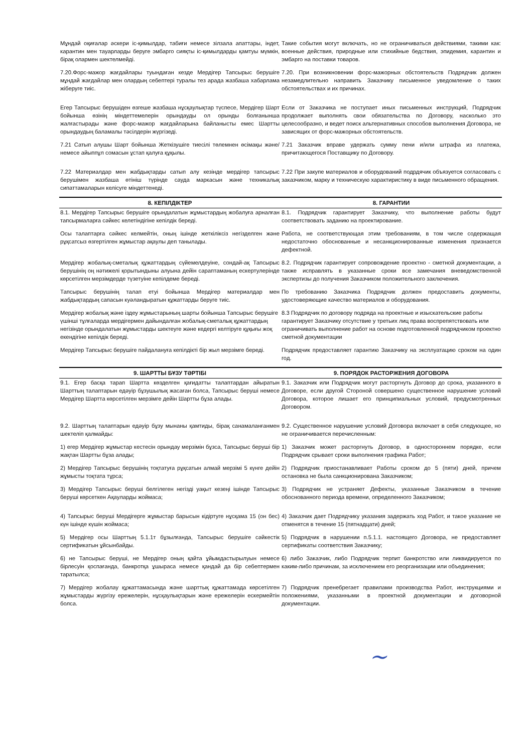| Мұндай оқиғалар әскери іс-қимылдар, табиғи немесе зілзала апаттары, індет, карантин мен тауарларды беруге эмбарго сияқты іс-қимылдарды қамтуы мүмкін, бірақ олармен шектелмейді. | Такие события могут включать, но не ограничиваться действиями, такими как: военные действия, природные или стихийные бедствия, эпидемия, карантин и эмбарго на поставки товаров. |
| 7.20.Форс-мажор жағдайлары туындаған кезде Мердігер Тапсырыс берушіге мұндай жағдайлар мен олардың себептері туралы тез арада жазбаша хабарлама жіберуге тиіс. | 7.20. При возникновении форс-мажорных обстоятельств Подрядчик должен незамедлительно направить Заказчику письменное уведомление о таких обстоятельствах и их причинах. |
| Егер Тапсырыс берушіден өзгеше жазбаша нұсқаулықтар түспесе, Мердігер Шарт бойынша өзінің міндеттемелерін орындауды ол орынды болғанынша жалғастырады және форс-мажор жағдайларына байланысты емес Шартты орындаудың баламалы тәсілдерін жүргізеді. | Если от Заказчика не поступает иных письменных инструкций, Подрядчик продолжает выполнять свои обязательства по Договору, насколько это целесообразно, и ведет поиск альтернативных способов выполнения Договора, не зависящих от форс-мажорных обстоятельств. |
| 7.21 Сатып алушы Шарт бойынша Жеткізушіге тиесілі төлемнен өсімақы және/немесе айыппұл сомасын ұстап қалуға құқылы. | 7.21 Заказчик вправе удержать сумму пени и/или штрафа из платежа, причитающегося Поставщику по Договору. |
| 7.22 Материалдар мен жабдықтарды сатып алу кезінде мердігер тапсырыс берушімен жазбаша өтініш түрінде сауда маркасын және техникалық сипаттамаларын келісуге міндеттенеді. | 7.22 При закупе материалов и оборудований подрдячик объязуется согласовать с заказчиком, марку и техническую характиристику в виде письменного обращения. |
| 8. КЕПІЛДІКТЕР | 8. ГАРАНТИИ |
| 8.1. Мердігер Тапсырыс берушіге орындалатын жұмыстардың жобалуға арналған тапсырмаларға сәйкес келетіндігіне кепілдік береді. | 8.1. Подрядчик гарантирует Заказчику, что выполнение работы будут соответствовать заданию на проектирование. |
| Осы талаптарға сәйкес келмейтін, оның ішінде жеткіліксіз негізделген және рұқсатсыз өзгертілген жұмыстар ақаулы деп танылады. | Работа, не соответствующая этим требованиям, в том числе содержащая недостаточно обоснованные и несанкционированные изменения признается дефектной. |
| Мердігер жобалық-сметалық құжаттардың сүйемелдеуіне, сондай-ақ Тапсырыс берушінің оң нәтижелі қорытындыны алуына дейін сараптаманың ескертулерінде көрсетілген мерзімдерде түзетуіне кепілдеме береді. | 8.2. Подрядчик гарантирует сопровождение проектно - сметной документации, а также исправлять в указанные сроки все замечания вневедомственной экспертизы до получения Заказчиком положительного заключения. |
| Тапсырыс берушінің талап етуі бойынша Мердігер материалдар мен жабдықтардың сапасын куәландыратын құжаттарды беруге тиіс. | По требованию Заказчика Подрядчик должен предоставить документы, удостоверяющие качество материалов и оборудования. |
| Мердігер жобалық және іздеу жұмыстарының шарты бойынша Тапсырыс берушіге үшінші тұлғаларда мердігермен дайындалған жобалық-сметалық құжаттардың негізінде орындалатын жұмыстарды шектеуге және кедергі келтіруге құқығы жоқ екендігіне кепілдік береді. | 8.3 Подрядчик по договору подряда на проектные и изыскательские работы гарантирует Заказчику отсутствие у третьих лиц права воспрепятствовать или ограничивать выполнение работ на основе подготовленной подрядчиком проектно сметной документации |
| Мердігер Тапсырыс берушіге пайдалануға кепілдікті бір жыл мерзімге береді. | Подрядчик предоставляет гарантию Заказчику на эксплуатацию сроком на один год. |
| 9. ШАРТТЫ БҰЗУ ТӘРТІБІ | 9. ПОРЯДОК РАСТОРЖЕНИЯ ДОГОВОРА |
| 9.1. Егер басқа тарап Шартта көзделген қағидатты талаптардан айыратын Шарттың талаптарын едәуір бұзушылық жасаған болса, Тапсырыс беруші немесе Мердігер Шартта көрсетілген мерзімге дейін Шартты бұза алады. | 9.1. Заказчик или Подрядчик могут расторгнуть Договор до срока, указанного в Договоре, если другой Стороной совершено существенное нарушение условий Договора, которое лишает его принципиальных условий, предусмотренных Договором. |
| 9.2. Шарттың талаптарын едәуір бұзу мынаны қамтиды, бірақ санамаланғанмен шектеліп қалмайды: | 9.2. Существенное нарушение условий Договора включает в себя следующее, но не ограничивается перечисленным: |
| 1) егер Мердігер жұмыстар кестесін орындау мерзімін бұзса, Тапсырыс беруші бір жақтан Шартты бұза алады; | 1) Заказчик может расторгнуть Договор, в одностороннем порядке, если Подрядчик срывает сроки выполнения графика Работ; |
| 2) Мердігер Тапсырыс берушінің тоқтатуға рұқсатын алмай мерзімі 5 күнге дейін жұмысты тоқтата тұрса; | 2) Подрядчик приостанавливает Работы сроком до 5 (пяти) дней, причем остановка не была санкционирована Заказчиком; |
| 3) Мердігер Тапсырыс беруші белгілеген негізді уақыт кезеңі ішінде Тапсырыс беруші көрсеткен Ақауларды жоймаса; | 3) Подрядчик не устраняет Дефекты, указанные Заказчиком в течение обоснованного периода времени, определенного Заказчиком; |
| 4) Тапсырыс беруші Мердігерге жұмыстар барысын кідіртуге нұсқама 15 (он бес) күн ішінде күшін жоймаса; | 4) Заказчик дает Подрядчику указания задержать ход Работ, и такое указание не отменятся в течение 15 (пятнадцати) дней; |
| 5) Мердігер осы Шарттың 5.1.1т бұзылғанда, Тапсырыс берушіге сәйкестік сертификатын ұйсынбайды. | 5) Подрядчик в нарушении п.5.1.1. настоящего Договора, не предоставляет сертификаты соответствия Заказчику; |
| 6) не Тапсырыс беруші, не Мердігер оның қайта ұйымдастырылуын немесе бірлесуін қоспағанда, банкротқа ұшыраса немесе қандай да бір себептермен таратылса; | 6) либо Заказчик, либо Подрядчик терпит банкротство или ликвидируется по каким-либо причинам, за исключением его реорганизации или объединения; |
| 7) Мердігер жобалау құжаттамасында және шарттық құжаттамада көрсетілген жұмыстарды жүргізу ережелерін, нұсқаулықтарын және ережелерін ескермейтін болса. | 7) Подрядчик пренебрегает правилами производства Работ, инструкциями и положениями, указанными в проектной документации и договорной документации. |
~